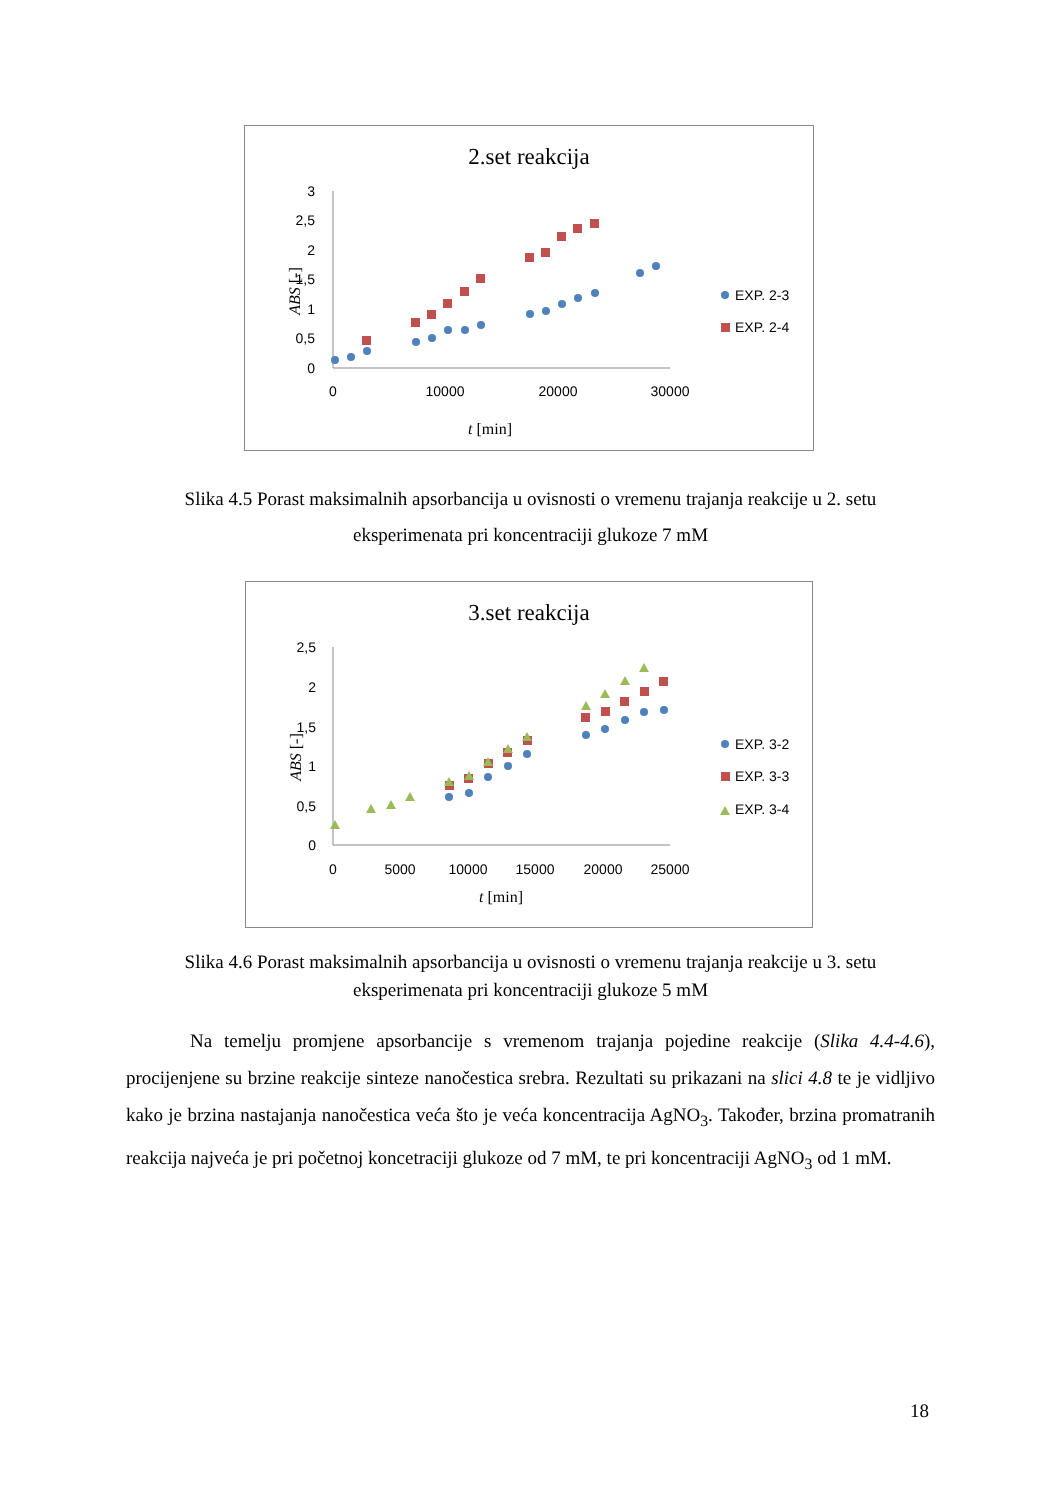2.set reakcija
3
2,5
2
1,5
1
0,5
0
0
10000
20000
30000
t [min]
ABS [-]
EXP. 2-3
EXP. 2-4
Slika 4.5 Porast maksimalnih apsorbancija u ovisnosti o vremenu trajanja reakcije u 2. setu eksperimenata pri koncentraciji glukoze 7 mM
3.set reakcija
2,5
2
1,5
1
0,5
0
0
5000
10000
15000
20000
25000
t [min]
ABS [-]
EXP. 3-2
EXP. 3-3
EXP. 3-4
Slika 4.6 Porast maksimalnih apsorbancija u ovisnosti o vremenu trajanja reakcije u 3. setu eksperimenata pri koncentraciji glukoze 5 mM
Na temelju promjene apsorbancije s vremenom trajanja pojedine reakcije (Slika 4.4-4.6), procijenjene su brzine reakcije sinteze nanočestica srebra. Rezultati su prikazani na slici 4.8 te je vidljivo kako je brzina nastajanja nanočestica veća što je veća koncentracija AgNO<sub>3</sub>. Također, brzina promatranih reakcija najveća je pri početnoj koncetraciji glukoze od 7 mM, te pri koncentraciji AgNO<sub>3</sub> od 1 mM.
18